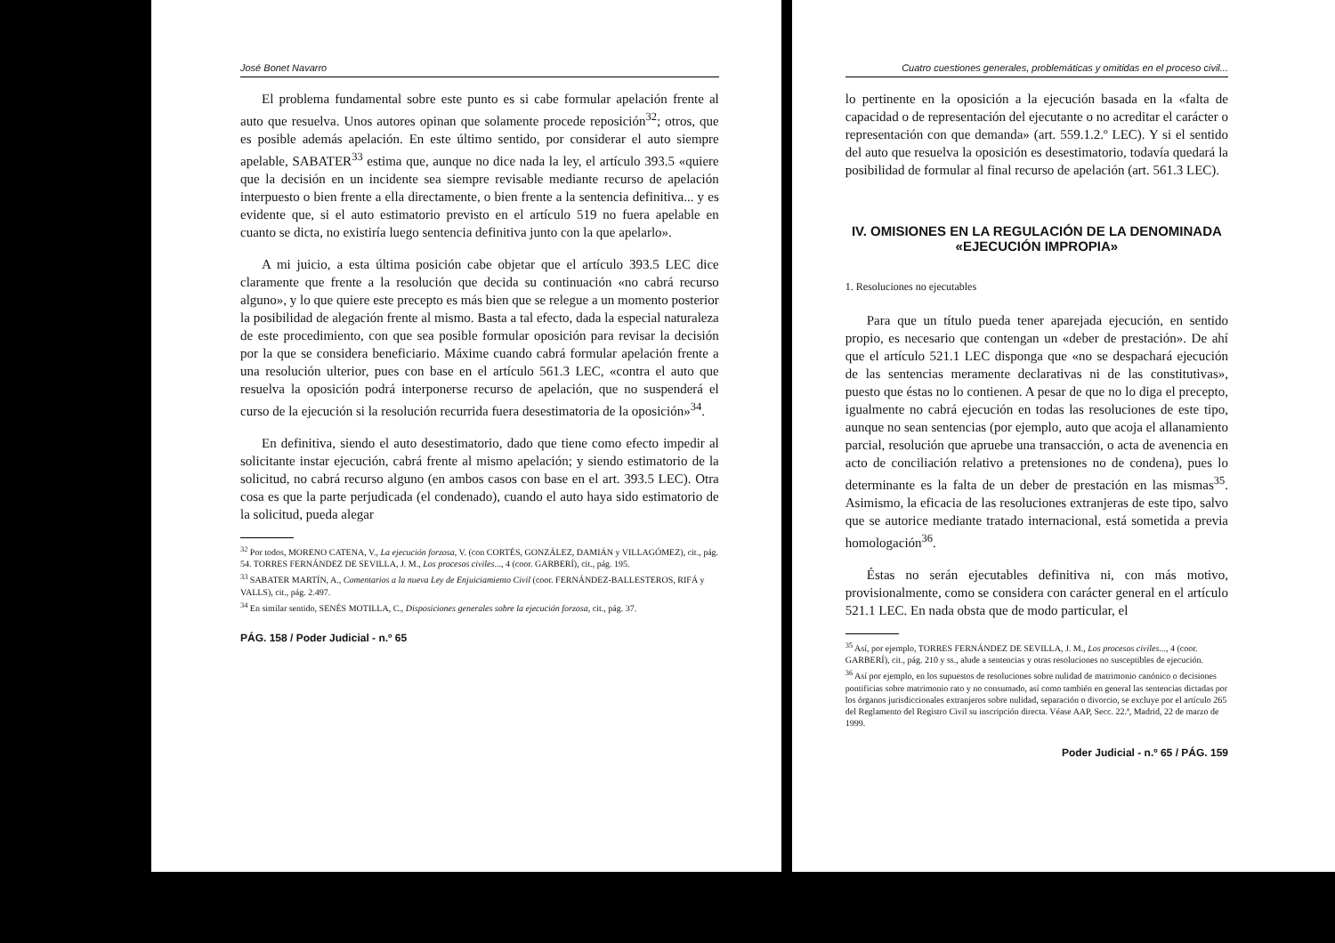José Bonet Navarro
El problema fundamental sobre este punto es si cabe formular apelación frente al auto que resuelva. Unos autores opinan que solamente procede reposición<sup>32</sup>; otros, que es posible además apelación. En este último sentido, por considerar el auto siempre apelable, SABATER<sup>33</sup> estima que, aunque no dice nada la ley, el artículo 393.5 «quiere que la decisión en un incidente sea siempre revisable mediante recurso de apelación interpuesto o bien frente a ella directamente, o bien frente a la sentencia definitiva... y es evidente que, si el auto estimatorio previsto en el artículo 519 no fuera apelable en cuanto se dicta, no existiría luego sentencia definitiva junto con la que apelarlo».
A mi juicio, a esta última posición cabe objetar que el artículo 393.5 LEC dice claramente que frente a la resolución que decida su continuación «no cabrá recurso alguno», y lo que quiere este precepto es más bien que se relegue a un momento posterior la posibilidad de alegación frente al mismo. Basta a tal efecto, dada la especial naturaleza de este procedimiento, con que sea posible formular oposición para revisar la decisión por la que se considera beneficiario. Máxime cuando cabrá formular apelación frente a una resolución ulterior, pues con base en el artículo 561.3 LEC, «contra el auto que resuelva la oposición podrá interponerse recurso de apelación, que no suspenderá el curso de la ejecución si la resolución recurrida fuera desestimatoria de la oposición»<sup>34</sup>.
En definitiva, siendo el auto desestimatorio, dado que tiene como efecto impedir al solicitante instar ejecución, cabrá frente al mismo apelación; y siendo estimatorio de la solicitud, no cabrá recurso alguno (en ambos casos con base en el art. 393.5 LEC). Otra cosa es que la parte perjudicada (el condenado), cuando el auto haya sido estimatorio de la solicitud, pueda alegar
<sup>32</sup> Por todos, MORENO CATENA, V., La ejecución forzosa, V. (con CORTÉS, GONZÁLEZ, DAMIÁN y VILLAGÓMEZ), cit., pág. 54. TORRES FERNÁNDEZ DE SEVILLA, J. M., Los procesos civiles..., 4 (coor. GARBERÍ), cit., pág. 195.
<sup>33</sup> SABATER MARTÍN, A., Comentarios a la nueva Ley de Enjuiciamiento Civil (coor. FERNÁNDEZ-BALLESTEROS, RIFÁ y VALLS), cit., pág. 2.497.
<sup>34</sup> En similar sentido, SENÉS MOTILLA, C., Disposiciones generales sobre la ejecución forzosa, cit., pág. 37.
PÁG. 158 / Poder Judicial - n.º 65
Cuatro cuestiones generales, problemáticas y omitidas en el proceso civil...
lo pertinente en la oposición a la ejecución basada en la «falta de capacidad o de representación del ejecutante o no acreditar el carácter o representación con que demanda» (art. 559.1.2.º LEC). Y si el sentido del auto que resuelva la oposición es desestimatorio, todavía quedará la posibilidad de formular al final recurso de apelación (art. 561.3 LEC).
IV. OMISIONES EN LA REGULACIÓN DE LA DENOMINADA «EJECUCIÓN IMPROPIA»
1. Resoluciones no ejecutables
Para que un título pueda tener aparejada ejecución, en sentido propio, es necesario que contengan un «deber de prestación». De ahí que el artículo 521.1 LEC disponga que «no se despachará ejecución de las sentencias meramente declarativas ni de las constitutivas», puesto que éstas no lo contienen. A pesar de que no lo diga el precepto, igualmente no cabrá ejecución en todas las resoluciones de este tipo, aunque no sean sentencias (por ejemplo, auto que acoja el allanamiento parcial, resolución que apruebe una transacción, o acta de avenencia en acto de conciliación relativo a pretensiones no de condena), pues lo determinante es la falta de un deber de prestación en las mismas<sup>35</sup>. Asimismo, la eficacia de las resoluciones extranjeras de este tipo, salvo que se autorice mediante tratado internacional, está sometida a previa homologación<sup>36</sup>.
Éstas no serán ejecutables definitiva ni, con más motivo, provisionalmente, como se considera con carácter general en el artículo 521.1 LEC. En nada obsta que de modo particular, el
<sup>35</sup> Así, por ejemplo, TORRES FERNÁNDEZ DE SEVILLA, J. M., Los procesos civiles..., 4 (coor. GARBERÍ), cit., pág. 210 y ss., alude a sentencias y otras resoluciones no susceptibles de ejecución.
<sup>36</sup> Así por ejemplo, en los supuestos de resoluciones sobre nulidad de matrimonio canónico o decisiones pontificias sobre matrimonio rato y no consumado, así como también en general las sentencias dictadas por los órganos jurisdiccionales extranjeros sobre nulidad, separación o divorcio, se excluye por el artículo 265 del Reglamento del Registro Civil su inscripción directa. Véase AAP, Secc. 22.ª, Madrid, 22 de marzo de 1999.
Poder Judicial - n.º 65 / PÁG. 159